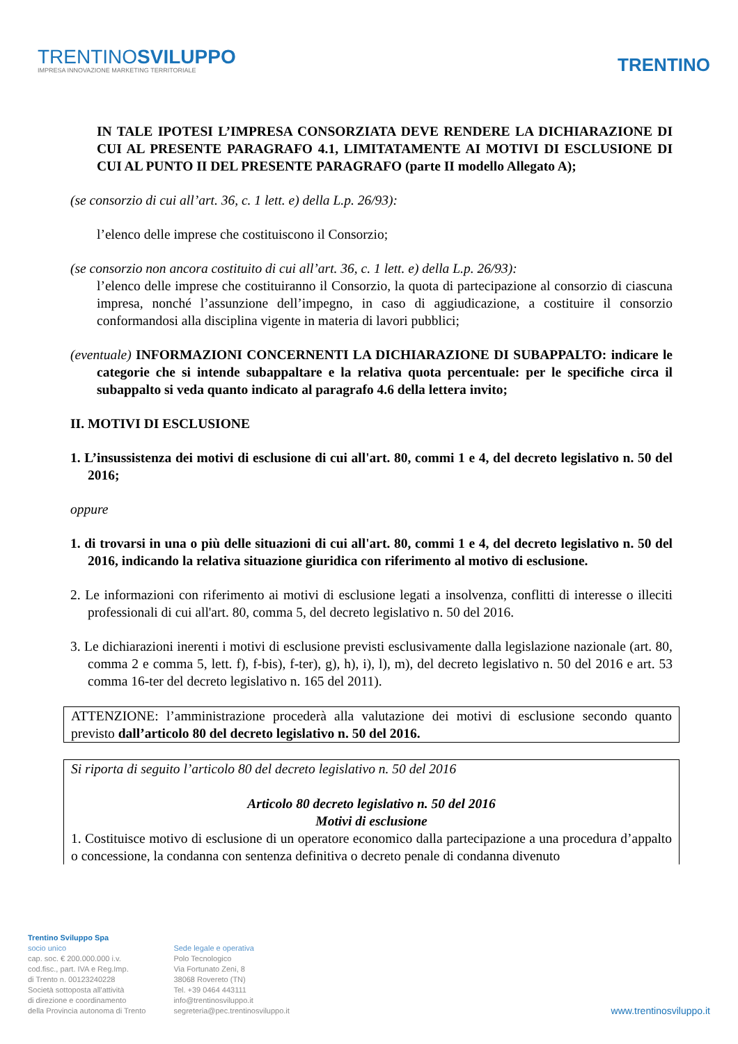TRENTINOSVILUPPO
IMPRESA INNOVAZIONE MARKETING TERRITORIALE
TRENTINO
IN TALE IPOTESI L’IMPRESA CONSORZIATA DEVE RENDERE LA DICHIARAZIONE DI CUI AL PRESENTE PARAGRAFO 4.1, LIMITATAMENTE AI MOTIVI DI ESCLUSIONE DI CUI AL PUNTO II DEL PRESENTE PARAGRAFO (parte II modello Allegato A);
(se consorzio di cui all’art. 36, c. 1 lett. e) della L.p. 26/93):
l’elenco delle imprese che costituiscono il Consorzio;
(se consorzio non ancora costituito di cui all’art. 36, c. 1 lett. e) della L.p. 26/93):
l’elenco delle imprese che costituiranno il Consorzio, la quota di partecipazione al consorzio di ciascuna impresa, nonché l’assunzione dell’impegno, in caso di aggiudicazione, a costituire il consorzio conformandosi alla disciplina vigente in materia di lavori pubblici;
(eventuale) INFORMAZIONI CONCERNENTI LA DICHIARAZIONE DI SUBAPPALTO: indicare le categorie che si intende subappaltare e la relativa quota percentuale: per le specifiche circa il subappalto si veda quanto indicato al paragrafo 4.6 della lettera invito;
II. MOTIVI DI ESCLUSIONE
1. L’insussistenza dei motivi di esclusione di cui all'art. 80, commi 1 e 4, del decreto legislativo n. 50 del 2016;
oppure
1. di trovarsi in una o più delle situazioni di cui all'art. 80, commi 1 e 4, del decreto legislativo n. 50 del 2016, indicando la relativa situazione giuridica con riferimento al motivo di esclusione.
2. Le informazioni con riferimento ai motivi di esclusione legati a insolvenza, conflitti di interesse o illeciti professionali di cui all'art. 80, comma 5, del decreto legislativo n. 50 del 2016.
3. Le dichiarazioni inerenti i motivi di esclusione previsti esclusivamente dalla legislazione nazionale (art. 80, comma 2 e comma 5, lett. f), f-bis), f-ter), g), h), i), l), m), del decreto legislativo n. 50 del 2016 e art. 53 comma 16-ter del decreto legislativo n. 165 del 2011).
ATTENZIONE: l’amministrazione procederà alla valutazione dei motivi di esclusione secondo quanto previsto dall’articolo 80 del decreto legislativo n. 50 del 2016.
Si riporta di seguito l’articolo 80 del decreto legislativo n. 50 del 2016
Articolo 80 decreto legislativo n. 50 del 2016
Motivi di esclusione
1. Costituisce motivo di esclusione di un operatore economico dalla partecipazione a una procedura d’appalto o concessione, la condanna con sentenza definitiva o decreto penale di condanna divenuto
Trentino Sviluppo Spa
socio unico
cap. soc. € 200.000.000 i.v.
cod.fisc., part. IVA e Reg.Imp.
di Trento n. 00123240228
Società sottoposta all'attività
di direzione e coordinamento
della Provincia autonoma di Trento
Sede legale e operativa
Polo Tecnologico
Via Fortunato Zeni, 8
38068 Rovereto (TN)
Tel. +39 0464 443111
info@trentinosviluppo.it
segreteria@pec.trentinosviluppo.it
www.trentinosviluppo.it